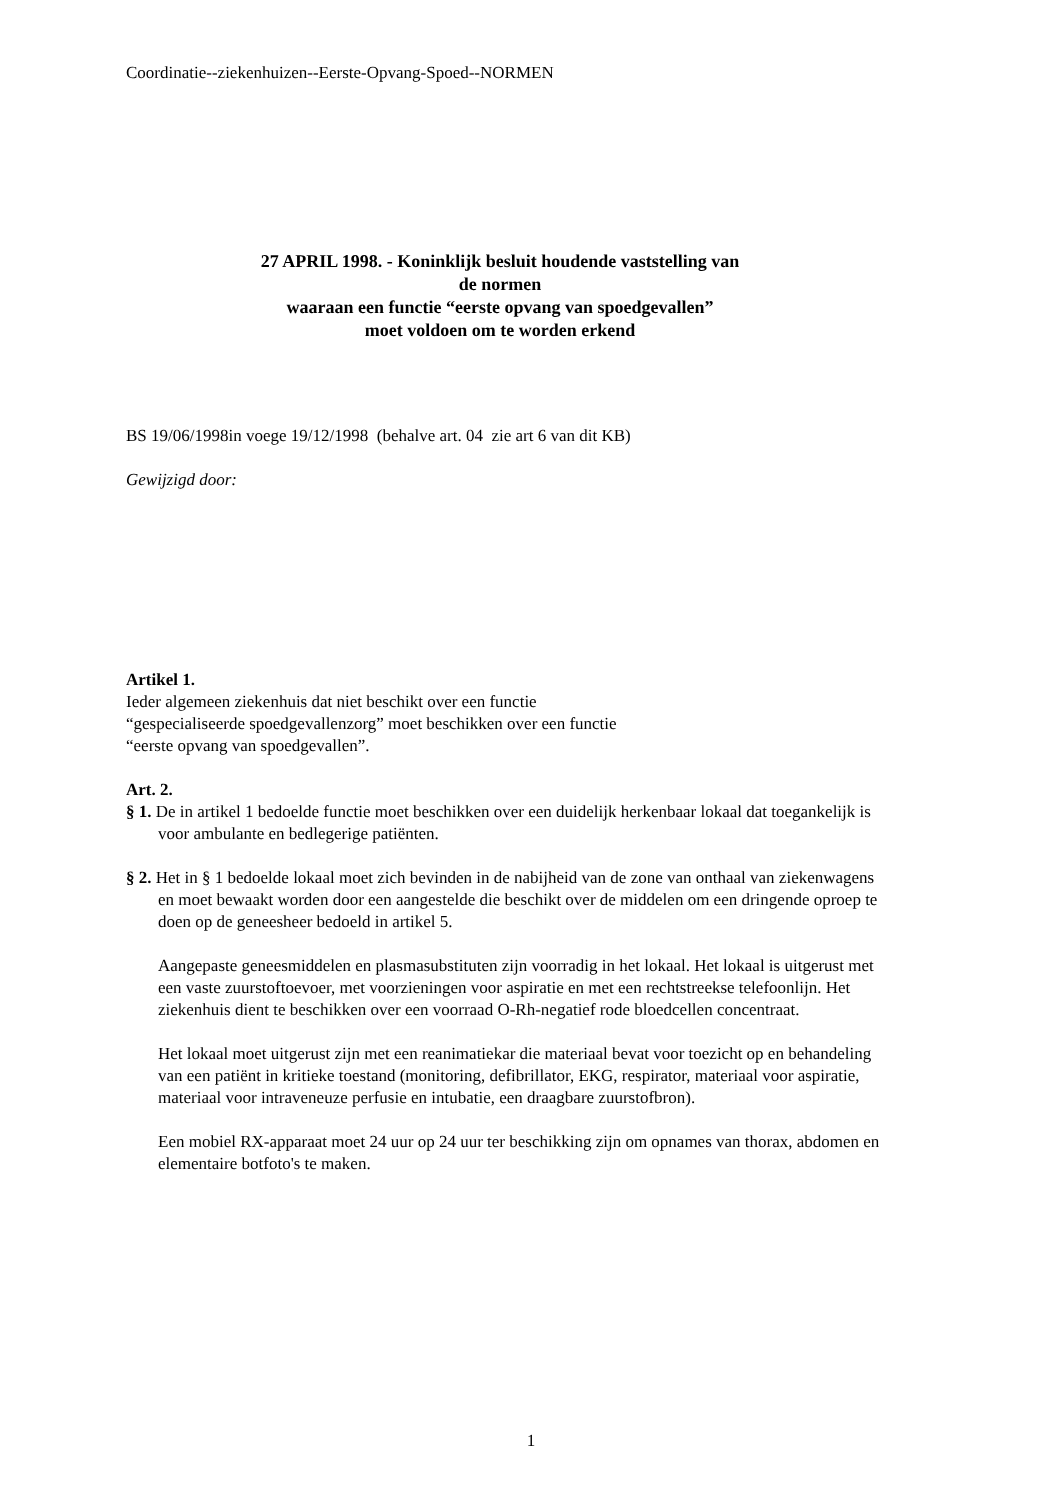Coordinatie--ziekenhuizen--Eerste-Opvang-Spoed--NORMEN
27 APRIL 1998. - Koninklijk besluit houdende vaststelling van
de normen
waaraan een functie “eerste opvang van spoedgevallen”
moet voldoen om te worden erkend
BS 19/06/1998in voege 19/12/1998 (behalve art. 04 zie art 6 van dit KB)
Gewijzigd door:
Artikel 1.
Ieder algemeen ziekenhuis dat niet beschikt over een functie
“gespecialiseerde spoedgevallenzorg” moet beschikken over een functie
“eerste opvang van spoedgevallen”.
Art. 2.
§ 1. De in artikel 1 bedoelde functie moet beschikken over een duidelijk herkenbaar lokaal dat toegankelijk is voor ambulante en bedlegerige patiënten.
§ 2. Het in § 1 bedoelde lokaal moet zich bevinden in de nabijheid van de zone van onthaal van ziekenwagens en moet bewaakt worden door een aangestelde die beschikt over de middelen om een dringende oproep te doen op de geneesheer bedoeld in artikel 5.
Aangepaste geneesmiddelen en plasmasubstituten zijn voorradig in het lokaal. Het lokaal is uitgerust met een vaste zuurstoftoevoer, met voorzieningen voor aspiratie en met een rechtstreekse telefoonlijn. Het ziekenhuis dient te beschikken over een voorraad O-Rh-negatief rode bloedcellen concentraat.
Het lokaal moet uitgerust zijn met een reanimatiekar die materiaal bevat voor toezicht op en behandeling van een patiënt in kritieke toestand (monitoring, defibrillator, EKG, respirator, materiaal voor aspiratie, materiaal voor intraveneuze perfusie en intubatie, een draagbare zuurstofbron).
Een mobiel RX-apparaat moet 24 uur op 24 uur ter beschikking zijn om opnames van thorax, abdomen en elementaire botfoto's te maken.
1